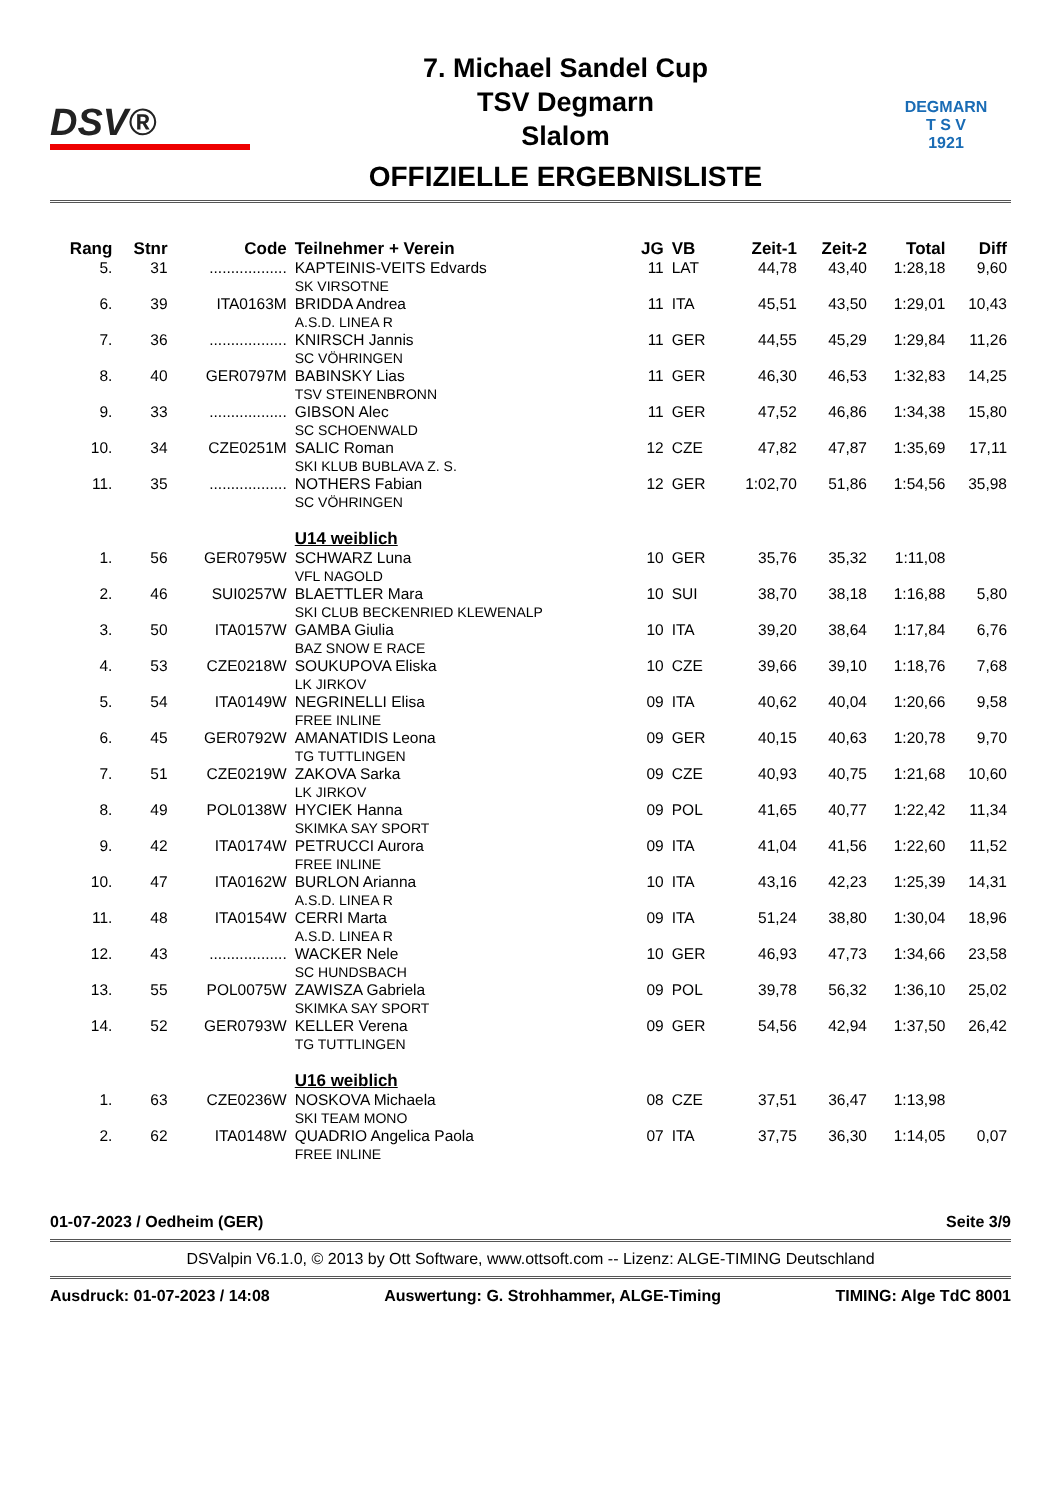DSV®
7. Michael Sandel Cup
TSV Degmarn
Slalom
OFFIZIELLE ERGEBNISLISTE
DEGMARN
T S V
1921
| Rang | Stnr | Code | Teilnehmer + Verein | JG | VB | Zeit-1 | Zeit-2 | Total | Diff |
| --- | --- | --- | --- | --- | --- | --- | --- | --- | --- |
| 5. | 31 | .................. | KAPTEINIS-VEITS Edvards SK VIRSOTNE | 11 | LAT | 44,78 | 43,40 | 1:28,18 | 9,60 |
| 6. | 39 | ITA0163M | BRIDDA Andrea A.S.D. LINEA R | 11 | ITA | 45,51 | 43,50 | 1:29,01 | 10,43 |
| 7. | 36 | .................. | KNIRSCH Jannis SC VÖHRINGEN | 11 | GER | 44,55 | 45,29 | 1:29,84 | 11,26 |
| 8. | 40 | GER0797M | BABINSKY Lias TSV STEINENBRONN | 11 | GER | 46,30 | 46,53 | 1:32,83 | 14,25 |
| 9. | 33 | .................. | GIBSON Alec SC SCHOENWALD | 11 | GER | 47,52 | 46,86 | 1:34,38 | 15,80 |
| 10. | 34 | CZE0251M | SALIC Roman SKI KLUB BUBLAVA Z. S. | 12 | CZE | 47,82 | 47,87 | 1:35,69 | 17,11 |
| 11. | 35 | .................. | NOTHERS Fabian SC VÖHRINGEN | 12 | GER | 1:02,70 | 51,86 | 1:54,56 | 35,98 |
| | | | U14 weiblich | | | | | | |
| 1. | 56 | GER0795W | SCHWARZ Luna VFL NAGOLD | 10 | GER | 35,76 | 35,32 | 1:11,08 | |
| 2. | 46 | SUI0257W | BLAETTLER Mara SKI CLUB BECKENRIED KLEWENALP | 10 | SUI | 38,70 | 38,18 | 1:16,88 | 5,80 |
| 3. | 50 | ITA0157W | GAMBA Giulia BAZ SNOW E RACE | 10 | ITA | 39,20 | 38,64 | 1:17,84 | 6,76 |
| 4. | 53 | CZE0218W | SOUKUPOVA Eliska LK JIRKOV | 10 | CZE | 39,66 | 39,10 | 1:18,76 | 7,68 |
| 5. | 54 | ITA0149W | NEGRINELLI Elisa FREE INLINE | 09 | ITA | 40,62 | 40,04 | 1:20,66 | 9,58 |
| 6. | 45 | GER0792W | AMANATIDIS Leona TG TUTTLINGEN | 09 | GER | 40,15 | 40,63 | 1:20,78 | 9,70 |
| 7. | 51 | CZE0219W | ZAKOVA Sarka LK JIRKOV | 09 | CZE | 40,93 | 40,75 | 1:21,68 | 10,60 |
| 8. | 49 | POL0138W | HYCIEK Hanna SKIMKA SAY SPORT | 09 | POL | 41,65 | 40,77 | 1:22,42 | 11,34 |
| 9. | 42 | ITA0174W | PETRUCCI Aurora FREE INLINE | 09 | ITA | 41,04 | 41,56 | 1:22,60 | 11,52 |
| 10. | 47 | ITA0162W | BURLON Arianna A.S.D. LINEA R | 10 | ITA | 43,16 | 42,23 | 1:25,39 | 14,31 |
| 11. | 48 | ITA0154W | CERRI Marta A.S.D. LINEA R | 09 | ITA | 51,24 | 38,80 | 1:30,04 | 18,96 |
| 12. | 43 | .................. | WACKER Nele SC HUNDSBACH | 10 | GER | 46,93 | 47,73 | 1:34,66 | 23,58 |
| 13. | 55 | POL0075W | ZAWISZA Gabriela SKIMKA SAY SPORT | 09 | POL | 39,78 | 56,32 | 1:36,10 | 25,02 |
| 14. | 52 | GER0793W | KELLER Verena TG TUTTLINGEN | 09 | GER | 54,56 | 42,94 | 1:37,50 | 26,42 |
| | | | U16 weiblich | | | | | | |
| 1. | 63 | CZE0236W | NOSKOVA Michaela SKI TEAM MONO | 08 | CZE | 37,51 | 36,47 | 1:13,98 | |
| 2. | 62 | ITA0148W | QUADRIO Angelica Paola FREE INLINE | 07 | ITA | 37,75 | 36,30 | 1:14,05 | 0,07 |
01-07-2023 / Oedheim (GER) Seite 3/9
DSValpin V6.1.0, © 2013 by Ott Software, www.ottsoft.com -- Lizenz: ALGE-TIMING Deutschland
Ausdruck: 01-07-2023 / 14:08 Auswertung: G. Strohhammer, ALGE-Timing TIMING: Alge TdC 8001